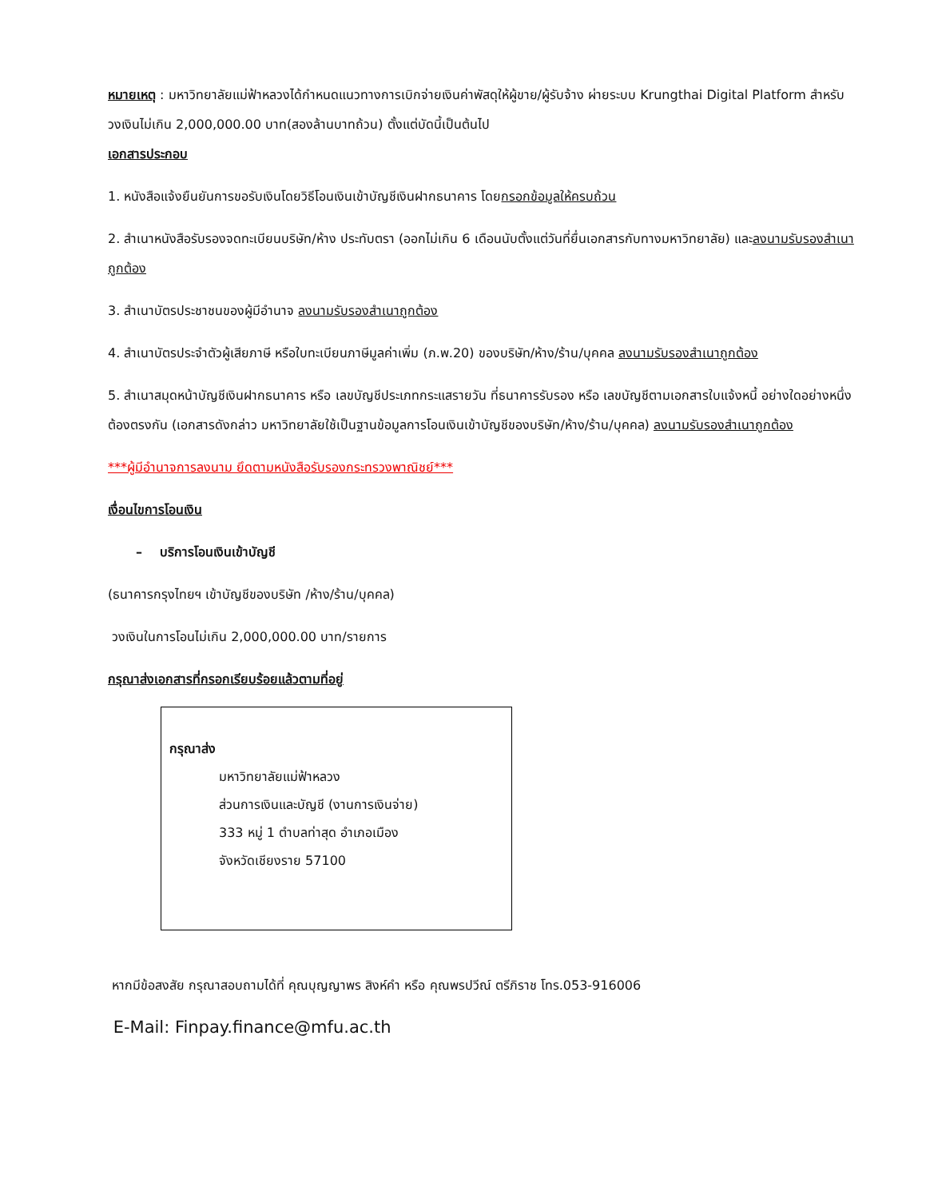หมายเหตุ : มหาวิทยาลัยแม่ฟ้าหลวงได้กำหนดแนวทางการเบิกจ่ายเงินค่าพัสดุให้ผู้ขาย/ผู้รับจ้าง ผ่ายระบบ Krungthai Digital Platform สำหรับวงเงินไม่เกิน 2,000,000.00 บาท(สองล้านบาทถ้วน) ตั้งแต่บัดนี้เป็นต้นไป
เอกสารประกอบ
1. หนังสือแจ้งยืนยันการขอรับเงินโดยวิธีโอนเงินเข้าบัญชีเงินฝากธนาคาร โดยกรอกข้อมูลให้ครบถ้วน
2. สำเนาหนังสือรับรองจดทะเบียนบริษัท/ห้าง ประทับตรา (ออกไม่เกิน 6 เดือนนับตั้งแต่วันที่ยื่นเอกสารกับทางมหาวิทยาลัย) และลงนามรับรองสำเนาถูกต้อง
3. สำเนาบัตรประชาชนของผู้มีอำนาจ ลงนามรับรองสำเนาถูกต้อง
4. สำเนาบัตรประจำตัวผู้เสียภาษี หรือใบทะเบียนภาษีมูลค่าเพิ่ม (ภ.พ.20) ของบริษัท/ห้าง/ร้าน/บุคคล ลงนามรับรองสำเนาถูกต้อง
5. สำเนาสมุดหน้าบัญชีเงินฝากธนาคาร หรือ เลขบัญชีประเภทกระแสรายวัน ที่ธนาคารรับรอง หรือ เลขบัญชีตามเอกสารใบแจ้งหนี้ อย่างใดอย่างหนึ่งต้องตรงกัน (เอกสารดังกล่าว มหาวิทยาลัยใช้เป็นฐานข้อมูลการโอนเงินเข้าบัญชีของบริษัท/ห้าง/ร้าน/บุคคล) ลงนามรับรองสำเนาถูกต้อง
***ผู้มีอำนาจการลงนาม ยึดตามหนังสือรับรองกระทรวงพาณิชย์***
เงื่อนไขการโอนเงิน
– บริการโอนเงินเข้าบัญชี
(ธนาคารกรุงไทยฯ เข้าบัญชีของบริษัท /ห้าง/ร้าน/บุคคล)
วงเงินในการโอนไม่เกิน 2,000,000.00 บาท/รายการ
กรุณาส่งเอกสารที่กรอกเรียบร้อยแล้วตามที่อยู่
กรุณาส่ง
มหาวิทยาลัยแม่ฟ้าหลวง
ส่วนการเงินและบัญชี (งานการเงินจ่าย)
333 หมู่ 1 ตำบลท่าสุด อำเภอเมือง
จังหวัดเชียงราย 57100
หากมีข้อสงสัย กรุณาสอบถามได้ที่ คุณบุญญาพร สิงห์คำ หรือ คุณพรปวีณ์ ตรีภิราช โทร.053-916006
E-Mail: Finpay.finance@mfu.ac.th